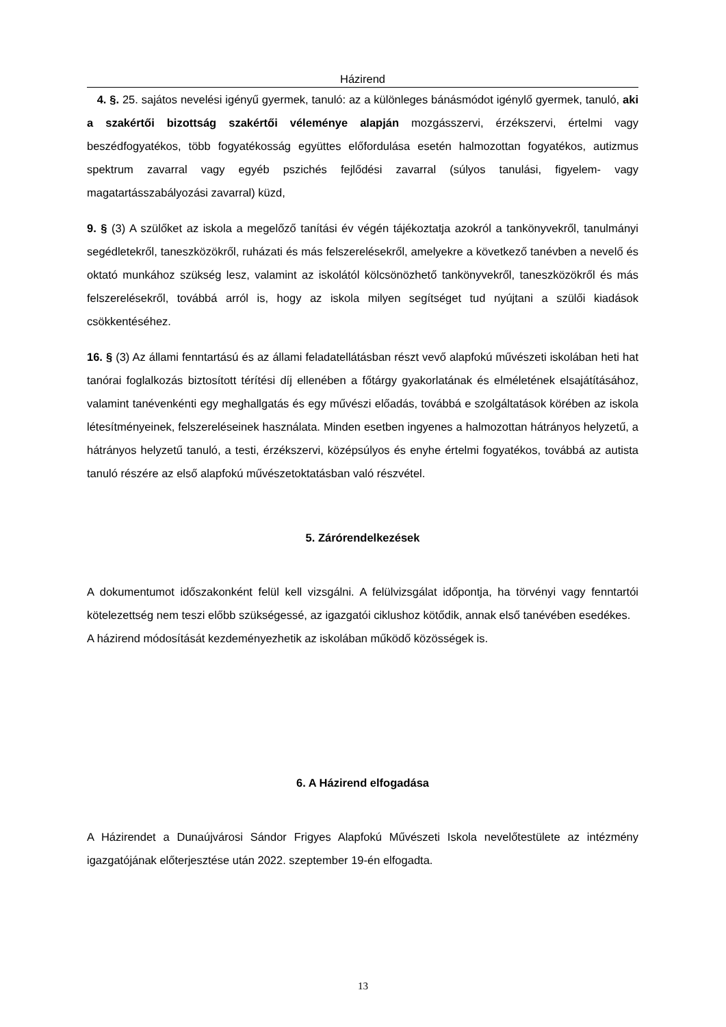Házirend
4. §. 25. sajátos nevelési igényű gyermek, tanuló: az a különleges bánásmódot igénylő gyermek, tanuló, aki a szakértői bizottság szakértői véleménye alapján mozgásszervi, érzékszervi, értelmi vagy beszédfogyatékos, több fogyatékosság együttes előfordulása esetén halmozottan fogyatékos, autizmus spektrum zavarral vagy egyéb pszichés fejlődési zavarral (súlyos tanulási, figyelem- vagy magatartásszabályozási zavarral) küzd,
9. § (3) A szülőket az iskola a megelőző tanítási év végén tájékoztatja azokról a tankönyvekről, tanulmányi segédletekről, taneszközökről, ruházati és más felszerelésekről, amelyekre a következő tanévben a nevelő és oktató munkához szükség lesz, valamint az iskolától kölcsönözhető tankönyvekről, taneszközökről és más felszerelésekről, továbbá arról is, hogy az iskola milyen segítséget tud nyújtani a szülői kiadások csökkentéséhez.
16. § (3) Az állami fenntartású és az állami feladatellátásban részt vevő alapfokú művészeti iskolában heti hat tanórai foglalkozás biztosított térítési díj ellenében a főtárgy gyakorlatának és elméletének elsajátításához, valamint tanévenkénti egy meghallgatás és egy művészi előadás, továbbá e szolgáltatások körében az iskola létesítményeinek, felszereléseinek használata. Minden esetben ingyenes a halmozottan hátrányos helyzetű, a hátrányos helyzetű tanuló, a testi, érzékszervi, középsúlyos és enyhe értelmi fogyatékos, továbbá az autista tanuló részére az első alapfokú művészetoktatásban való részvétel.
5. Zárórendelkezések
A dokumentumot időszakonként felül kell vizsgálni. A felülvizsgálat időpontja, ha törvényi vagy fenntartói kötelezettség nem teszi előbb szükségessé, az igazgatói ciklushoz kötődik, annak első tanévében esedékes.
A házirend módosítását kezdeményezhetik az iskolában működő közösségek is.
6. A Házirend elfogadása
A Házirendet a Dunaújvárosi Sándor Frigyes Alapfokú Művészeti Iskola nevelőtestülete az intézmény igazgatójának előterjesztése után 2022. szeptember 19-én elfogadta.
13